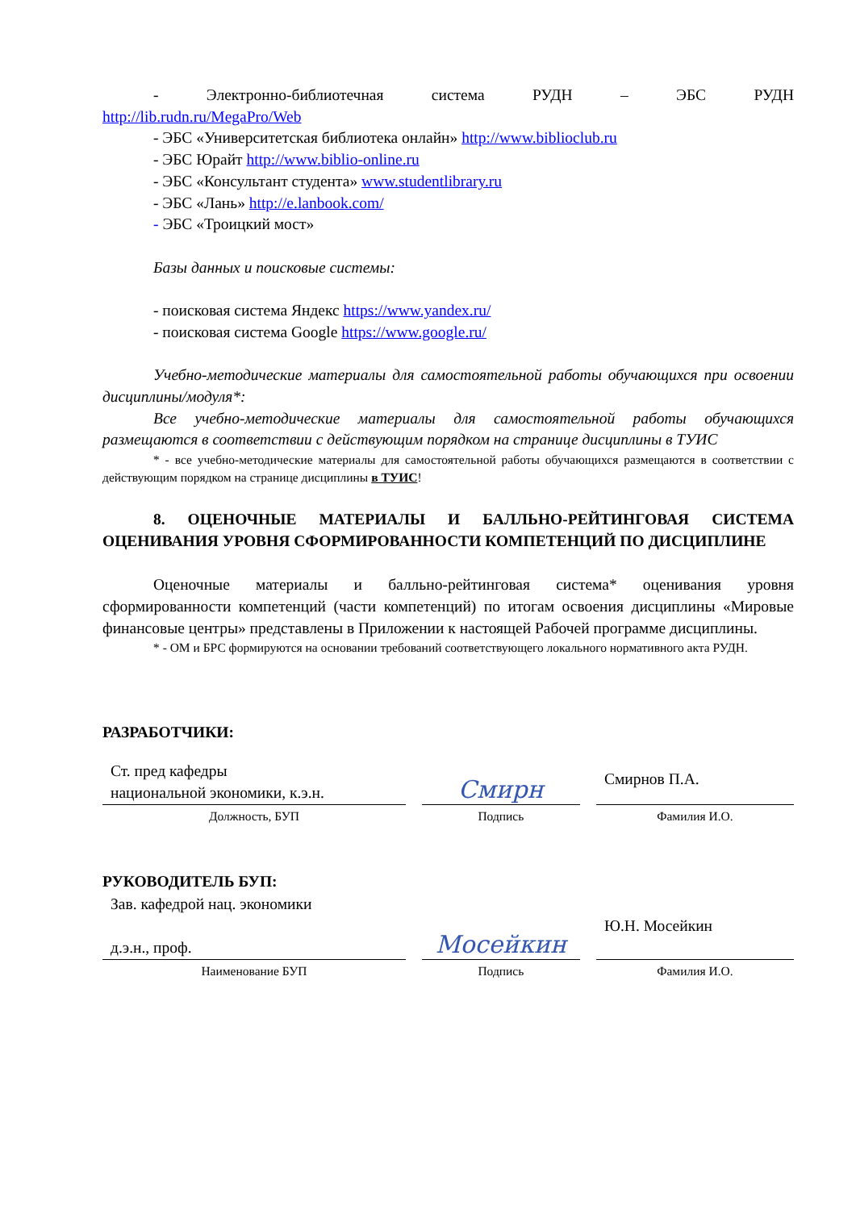- Электронно-библиотечная система РУДН – ЭБС РУДН
http://lib.rudn.ru/MegaPro/Web
- ЭБС «Университетская библиотека онлайн» http://www.biblioclub.ru
- ЭБС Юрайт http://www.biblio-online.ru
- ЭБС «Консультант студента» www.studentlibrary.ru
- ЭБС «Лань» http://e.lanbook.com/
- ЭБС «Троицкий мост»
Базы данных и поисковые системы:
- поисковая система Яндекс https://www.yandex.ru/
- поисковая система Google https://www.google.ru/
Учебно-методические материалы для самостоятельной работы обучающихся при освоении дисциплины/модуля*:
Все учебно-методические материалы для самостоятельной работы обучающихся размещаются в соответствии с действующим порядком на странице дисциплины в ТУИС
* - все учебно-методические материалы для самостоятельной работы обучающихся размещаются в соответствии с действующим порядком на странице дисциплины в ТУИС!
8. ОЦЕНОЧНЫЕ МАТЕРИАЛЫ И БАЛЛЬНО-РЕЙТИНГОВАЯ СИСТЕМА ОЦЕНИВАНИЯ УРОВНЯ СФОРМИРОВАННОСТИ КОМПЕТЕНЦИЙ ПО ДИСЦИПЛИНЕ
Оценочные материалы и балльно-рейтинговая система* оценивания уровня сформированности компетенций (части компетенций) по итогам освоения дисциплины «Мировые финансовые центры» представлены в Приложении к настоящей Рабочей программе дисциплины.
* - ОМ и БРС формируются на основании требований соответствующего локального нормативного акта РУДН.
РАЗРАБОТЧИКИ:
| Ст. пред кафедры национальной экономики, к.э.н. | Смирн | Смирнов П.А. |
| Должность, БУП | Подпись | Фамилия И.О. |
РУКОВОДИТЕЛЬ БУП:
| Зав. кафедрой нац. экономики д.э.н., проф. | Мосейкин | Ю.Н. Мосейкин |
| Наименование БУП | Подпись | Фамилия И.О. |